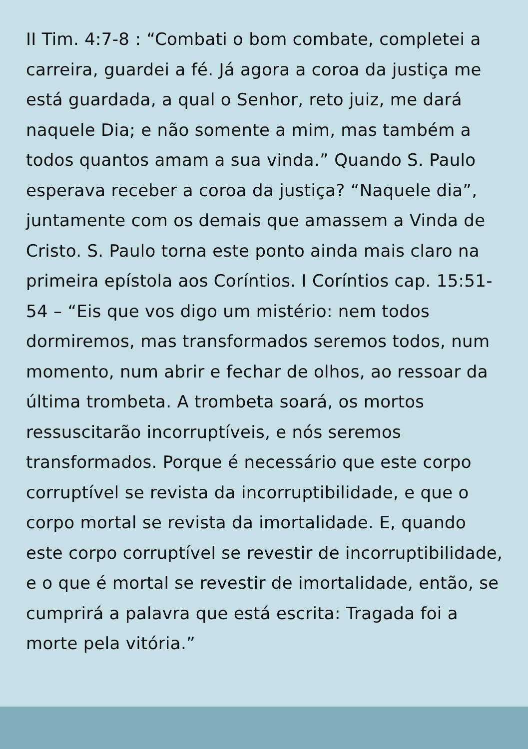II Tim. 4:7-8 : “Combati o bom combate, completei a carreira, guardei a fé. Já agora a coroa da justiça me está guardada, a qual o Senhor, reto juiz, me dará naquele Dia; e não somente a mim, mas também a todos quantos amam a sua vinda.” Quando S. Paulo esperava receber a coroa da justiça? “Naquele dia”, juntamente com os demais que amassem a Vinda de Cristo. S. Paulo torna este ponto ainda mais claro na primeira epístola aos Coríntios. I Coríntios cap. 15:51-54 – “Eis que vos digo um mistério: nem todos dormiremos, mas transformados seremos todos, num momento, num abrir e fechar de olhos, ao ressoar da última trombeta. A trombeta soará, os mortos ressuscitarão incorruptíveis, e nós seremos transformados. Porque é necessário que este corpo corruptível se revista da incorruptibilidade, e que o corpo mortal se revista da imortalidade. E, quando este corpo corruptível se revestir de incorruptibilidade, e o que é mortal se revestir de imortalidade, então, se cumprirá a palavra que está escrita: Tragada foi a morte pela vitória.”